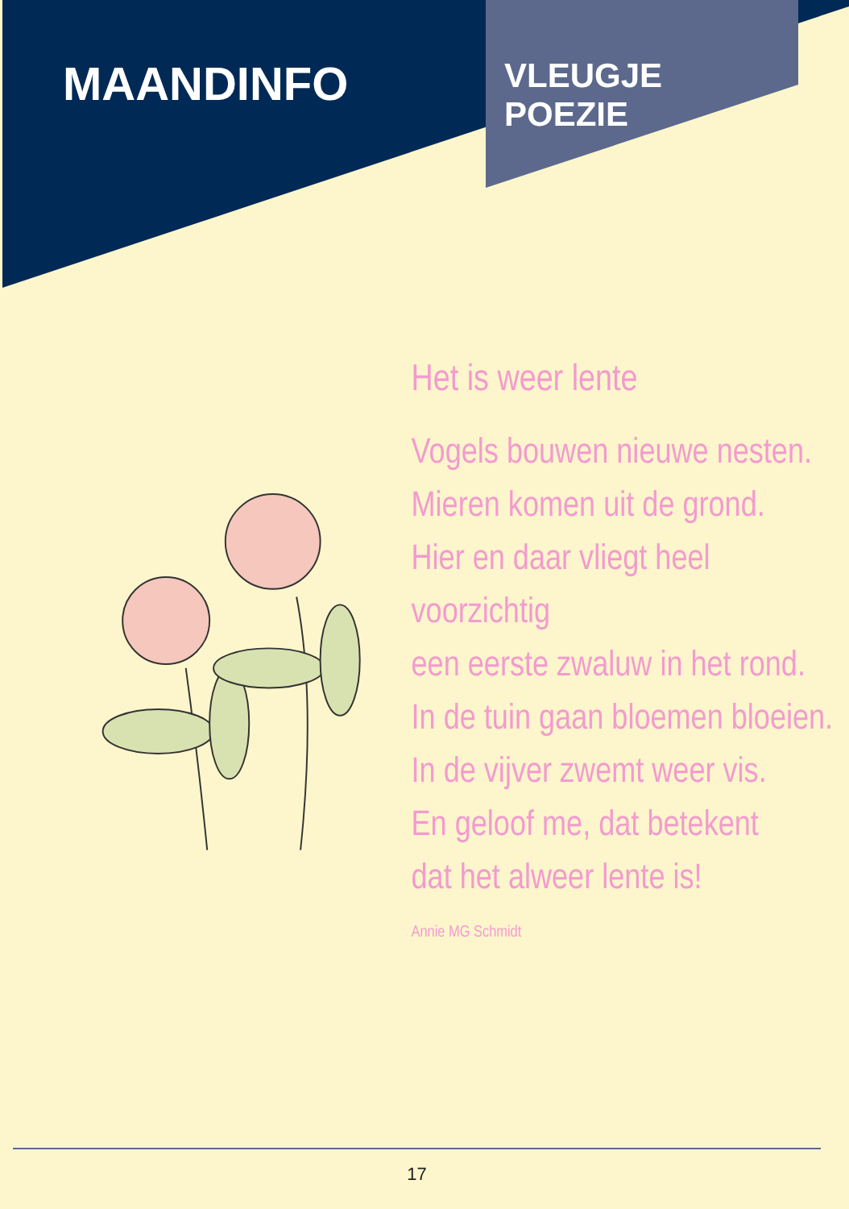MAANDINFO
VLEUGJE
POEZIE
Het is weer lente
Vogels bouwen nieuwe nesten.
Mieren komen uit de grond.
Hier en daar vliegt heel voorzichtig
een eerste zwaluw in het rond.
In de tuin gaan bloemen bloeien.
In de vijver zwemt weer vis.
En geloof me, dat betekent
dat het alweer lente is!
Annie MG Schmidt
17